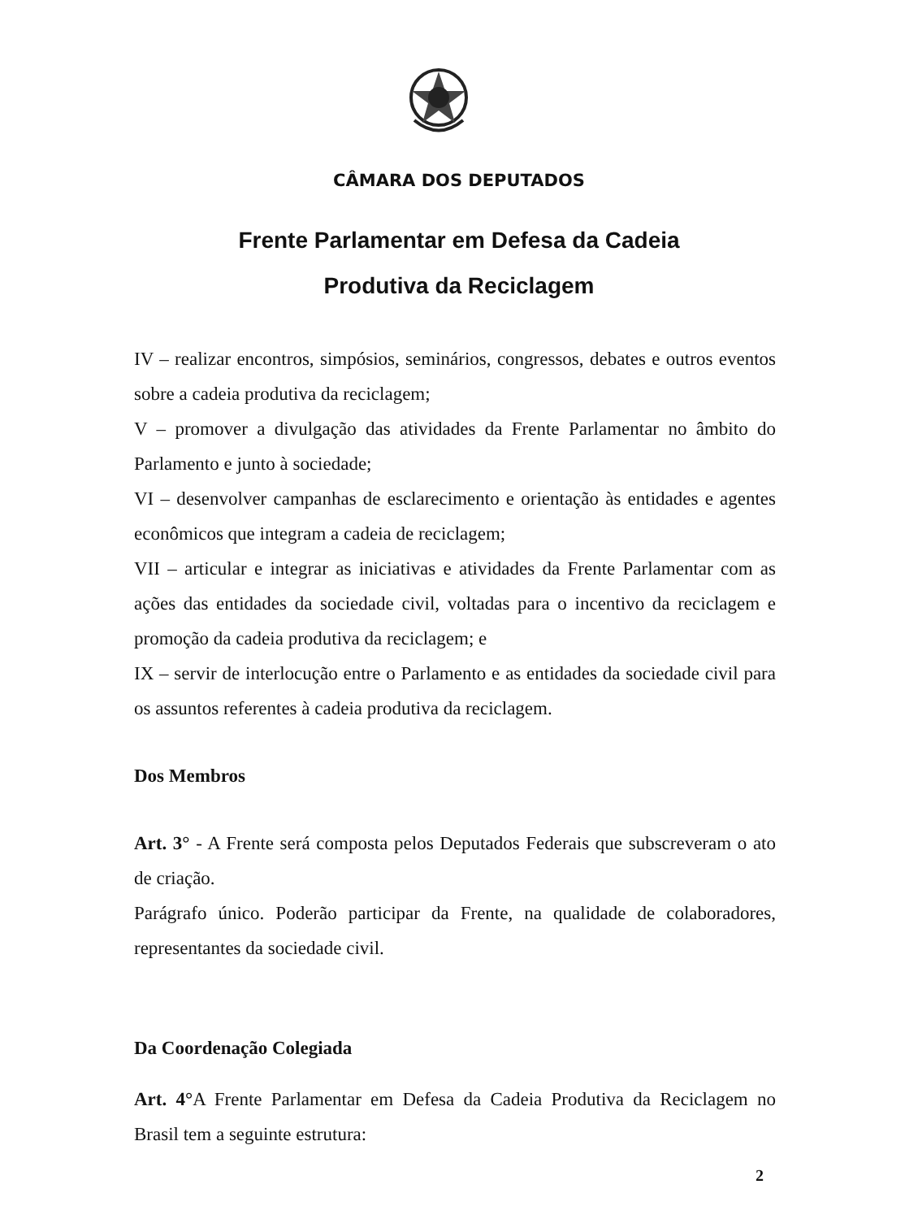CÂMARA DOS DEPUTADOS
Frente Parlamentar em Defesa da Cadeia
Produtiva da Reciclagem
IV – realizar encontros, simpósios, seminários, congressos, debates e outros eventos sobre a cadeia produtiva da reciclagem;
V – promover a divulgação das atividades da Frente Parlamentar no âmbito do Parlamento e junto à sociedade;
VI – desenvolver campanhas de esclarecimento e orientação às entidades e agentes econômicos que integram a cadeia de reciclagem;
VII – articular e integrar as iniciativas e atividades da Frente Parlamentar com as ações das entidades da sociedade civil, voltadas para o incentivo da reciclagem e promoção da cadeia produtiva da reciclagem; e
IX – servir de interlocução entre o Parlamento e as entidades da sociedade civil para os assuntos referentes à cadeia produtiva da reciclagem.
Dos Membros
Art. 3° - A Frente será composta pelos Deputados Federais que subscreveram o ato de criação.
Parágrafo único. Poderão participar da Frente, na qualidade de colaboradores, representantes da sociedade civil.
Da Coordenação Colegiada
Art. 4°A Frente Parlamentar em Defesa da Cadeia Produtiva da Reciclagem no Brasil tem a seguinte estrutura:
2